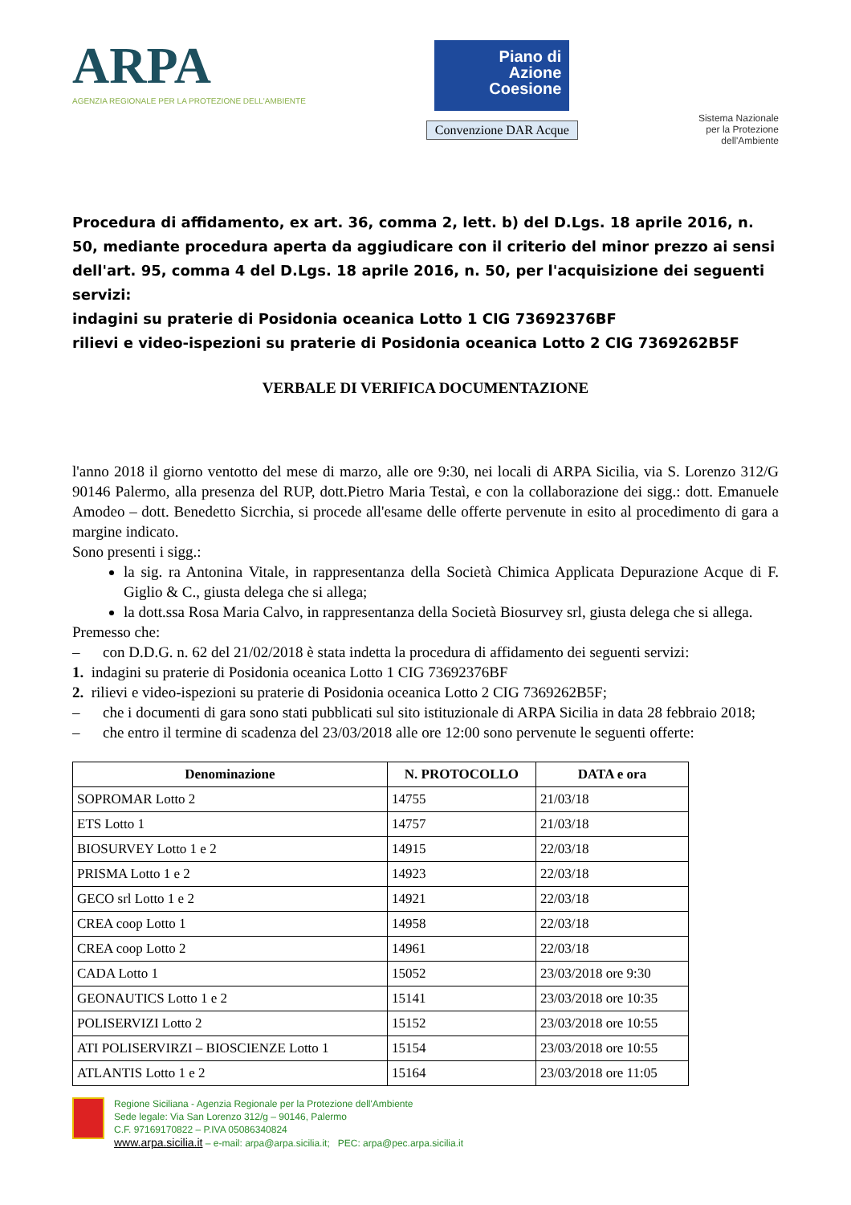ARPA
AGENZIA REGIONALE PER LA PROTEZIONE DELL'AMBIENTE
Piano di Azione Coesione
Convenzione DAR Acque
Sistema Nazionale
per la Protezione
dell'Ambiente
Procedura di affidamento, ex art. 36, comma 2, lett. b) del D.Lgs. 18 aprile 2016, n. 50, mediante procedura aperta da aggiudicare con il criterio del minor prezzo ai sensi dell'art. 95, comma 4 del D.Lgs. 18 aprile 2016, n. 50, per l'acquisizione dei seguenti servizi:
indagini su praterie di Posidonia oceanica Lotto 1 CIG 73692376BF
rilievi e video-ispezioni su praterie di Posidonia oceanica Lotto 2 CIG 7369262B5F
VERBALE DI VERIFICA DOCUMENTAZIONE
l'anno 2018 il giorno ventotto del mese di marzo, alle ore 9:30, nei locali di ARPA Sicilia, via S. Lorenzo 312/G 90146 Palermo, alla presenza del RUP, dott.Pietro Maria Testaì, e con la collaborazione dei sigg.: dott. Emanuele Amodeo – dott. Benedetto Sicrchia, si procede all'esame delle offerte pervenute in esito al procedimento di gara a margine indicato.
Sono presenti i sigg.:
la sig. ra Antonina Vitale, in rappresentanza della Società Chimica Applicata Depurazione Acque di F. Giglio & C., giusta delega che si allega;
la dott.ssa Rosa Maria Calvo, in rappresentanza della Società Biosurvey srl, giusta delega che si allega.
Premesso che:
– con D.D.G. n. 62 del 21/02/2018 è stata indetta la procedura di affidamento dei seguenti servizi:
1. indagini su praterie di Posidonia oceanica Lotto 1 CIG 73692376BF
2. rilievi e video-ispezioni su praterie di Posidonia oceanica Lotto 2 CIG 7369262B5F;
– che i documenti di gara sono stati pubblicati sul sito istituzionale di ARPA Sicilia in data 28 febbraio 2018;
– che entro il termine di scadenza del 23/03/2018 alle ore 12:00 sono pervenute le seguenti offerte:
| Denominazione | N. PROTOCOLLO | DATA e ora |
| --- | --- | --- |
| SOPROMAR Lotto 2 | 14755 | 21/03/18 |
| ETS Lotto 1 | 14757 | 21/03/18 |
| BIOSURVEY Lotto 1 e 2 | 14915 | 22/03/18 |
| PRISMA Lotto 1 e 2 | 14923 | 22/03/18 |
| GECO srl Lotto 1 e 2 | 14921 | 22/03/18 |
| CREA coop Lotto 1 | 14958 | 22/03/18 |
| CREA coop Lotto 2 | 14961 | 22/03/18 |
| CADA Lotto 1 | 15052 | 23/03/2018 ore 9:30 |
| GEONAUTICS Lotto 1 e 2 | 15141 | 23/03/2018 ore 10:35 |
| POLISERVIZI Lotto 2 | 15152 | 23/03/2018 ore 10:55 |
| ATI POLISERVIRZI – BIOSCIENZE Lotto 1 | 15154 | 23/03/2018 ore 10:55 |
| ATLANTIS Lotto 1 e 2 | 15164 | 23/03/2018 ore 11:05 |
Regione Siciliana - Agenzia Regionale per la Protezione dell'Ambiente
Sede legale: Via San Lorenzo 312/g – 90146, Palermo
C.F. 97169170822 – P.IVA 05086340824
www.arpa.sicilia.it – e-mail: arpa@arpa.sicilia.it; PEC: arpa@pec.arpa.sicilia.it